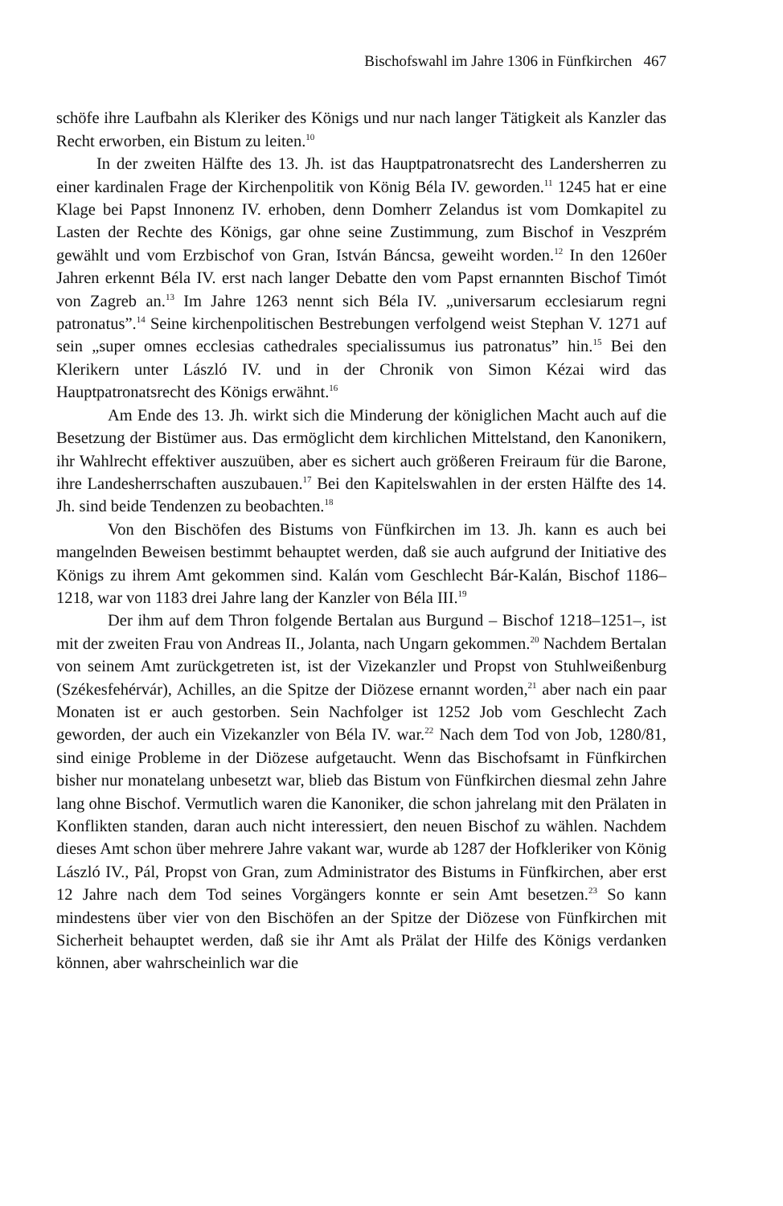Bischofswahl im Jahre 1306 in Fünfkirchen 467
schöfe ihre Laufbahn als Kleriker des Königs und nur nach langer Tätigkeit als Kanzler das Recht erworben, ein Bistum zu leiten.<sup>10</sup>
In der zweiten Hälfte des 13. Jh. ist das Hauptpatronatsrecht des Landersherren zu einer kardinalen Frage der Kirchenpolitik von König Béla IV. geworden.<sup>11</sup> 1245 hat er eine Klage bei Papst Innonenz IV. erhoben, denn Domherr Zelandus ist vom Domkapitel zu Lasten der Rechte des Königs, gar ohne seine Zustimmung, zum Bischof in Veszprém gewählt und vom Erzbischof von Gran, István Báncsa, geweiht worden.<sup>12</sup> In den 1260er Jahren erkennt Béla IV. erst nach langer Debatte den vom Papst ernannten Bischof Timót von Zagreb an.<sup>13</sup> Im Jahre 1263 nennt sich Béla IV. „universarum ecclesiarum regni patronatus”.<sup>14</sup> Seine kirchenpolitischen Bestrebungen verfolgend weist Stephan V. 1271 auf sein „super omnes ecclesias cathedrales specialissumus ius patronatus” hin.<sup>15</sup> Bei den Klerikern unter László IV. und in der Chronik von Simon Kézai wird das Hauptpatronatsrecht des Königs erwähnt.<sup>16</sup>
Am Ende des 13. Jh. wirkt sich die Minderung der königlichen Macht auch auf die Besetzung der Bistümer aus. Das ermöglicht dem kirchlichen Mittelstand, den Kanonikern, ihr Wahlrecht effektiver auszuüben, aber es sichert auch größeren Freiraum für die Barone, ihre Landesherrschaften auszubauen.<sup>17</sup> Bei den Kapitelswahlen in der ersten Hälfte des 14. Jh. sind beide Tendenzen zu beobachten.<sup>18</sup>
Von den Bischöfen des Bistums von Fünfkirchen im 13. Jh. kann es auch bei mangelnden Beweisen bestimmt behauptet werden, daß sie auch aufgrund der Initiative des Königs zu ihrem Amt gekommen sind. Kalán vom Geschlecht Bár-Kalán, Bischof 1186–1218, war von 1183 drei Jahre lang der Kanzler von Béla III.<sup>19</sup>
Der ihm auf dem Thron folgende Bertalan aus Burgund – Bischof 1218–1251–, ist mit der zweiten Frau von Andreas II., Jolanta, nach Ungarn gekommen.<sup>20</sup> Nachdem Bertalan von seinem Amt zurückgetreten ist, ist der Vizekanzler und Propst von Stuhlweißenburg (Székesfehérvár), Achilles, an die Spitze der Diözese ernannt worden,<sup>21</sup> aber nach ein paar Monaten ist er auch gestorben. Sein Nachfolger ist 1252 Job vom Geschlecht Zach geworden, der auch ein Vizekanzler von Béla IV. war.<sup>22</sup> Nach dem Tod von Job, 1280/81, sind einige Probleme in der Diözese aufgetaucht. Wenn das Bischofsamt in Fünfkirchen bisher nur monatelang unbesetzt war, blieb das Bistum von Fünfkirchen diesmal zehn Jahre lang ohne Bischof. Vermutlich waren die Kanoniker, die schon jahrelang mit den Prälaten in Konflikten standen, daran auch nicht interessiert, den neuen Bischof zu wählen. Nachdem dieses Amt schon über mehrere Jahre vakant war, wurde ab 1287 der Hofkleriker von König László IV., Pál, Propst von Gran, zum Administrator des Bistums in Fünfkirchen, aber erst 12 Jahre nach dem Tod seines Vorgängers konnte er sein Amt besetzen.<sup>23</sup> So kann mindestens über vier von den Bischöfen an der Spitze der Diözese von Fünfkirchen mit Sicherheit behauptet werden, daß sie ihr Amt als Prälat der Hilfe des Königs verdanken können, aber wahrscheinlich war die